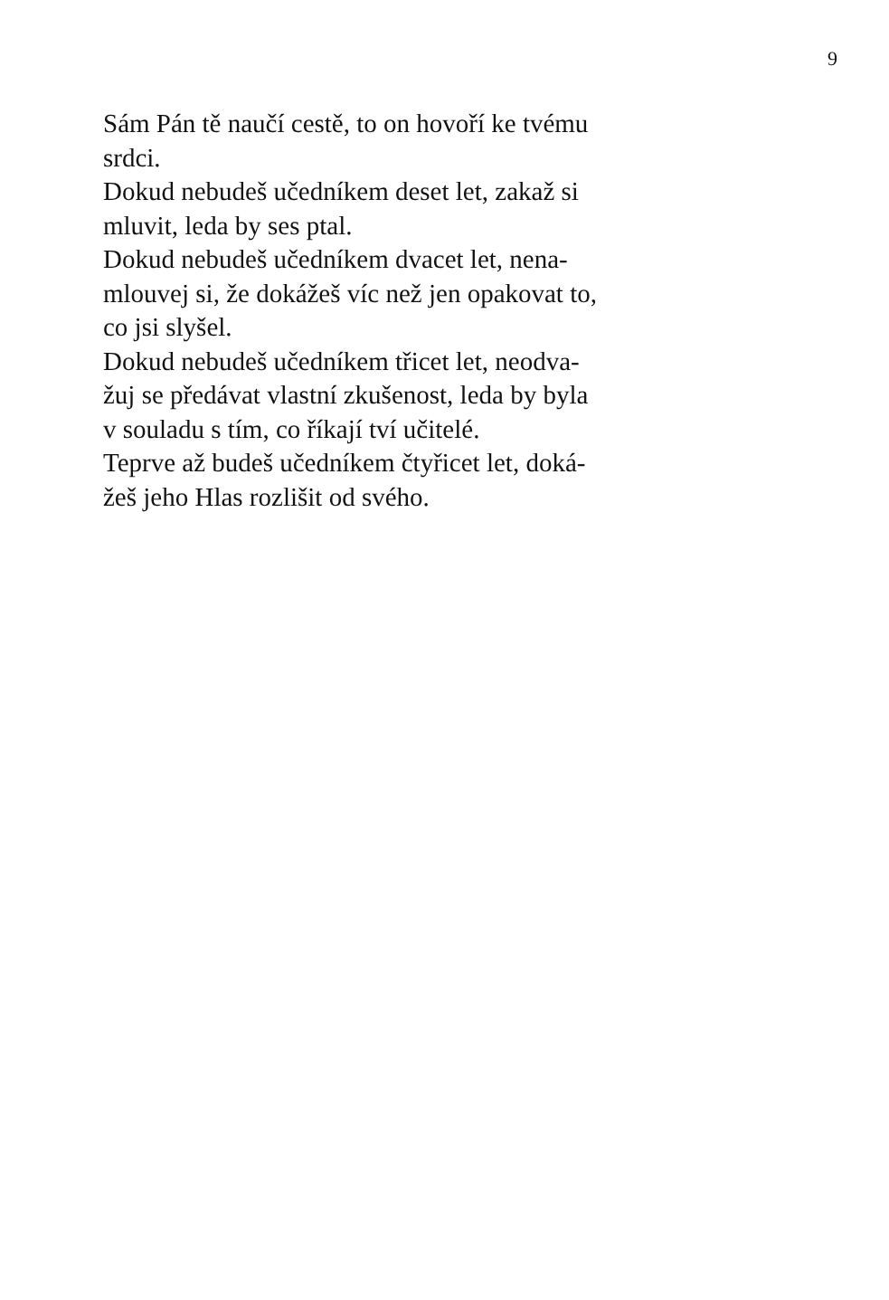9
Sám Pán tě naučí cestě, to on hovoří ke tvému
srdci.
Dokud nebudeš učedníkem deset let, zakaž si
mluvit, leda by ses ptal.
Dokud nebudeš učedníkem dvacet let, nena-
mlouvej si, že dokážeš víc než jen opakovat to,
co jsi slyšel.
Dokud nebudeš učedníkem třicet let, neodva-
žuj se předávat vlastní zkušenost, leda by byla
v souladu s tím, co říkají tví učitelé.
Teprve až budeš učedníkem čtyřicet let, doká-
žeš jeho Hlas rozlišit od svého.